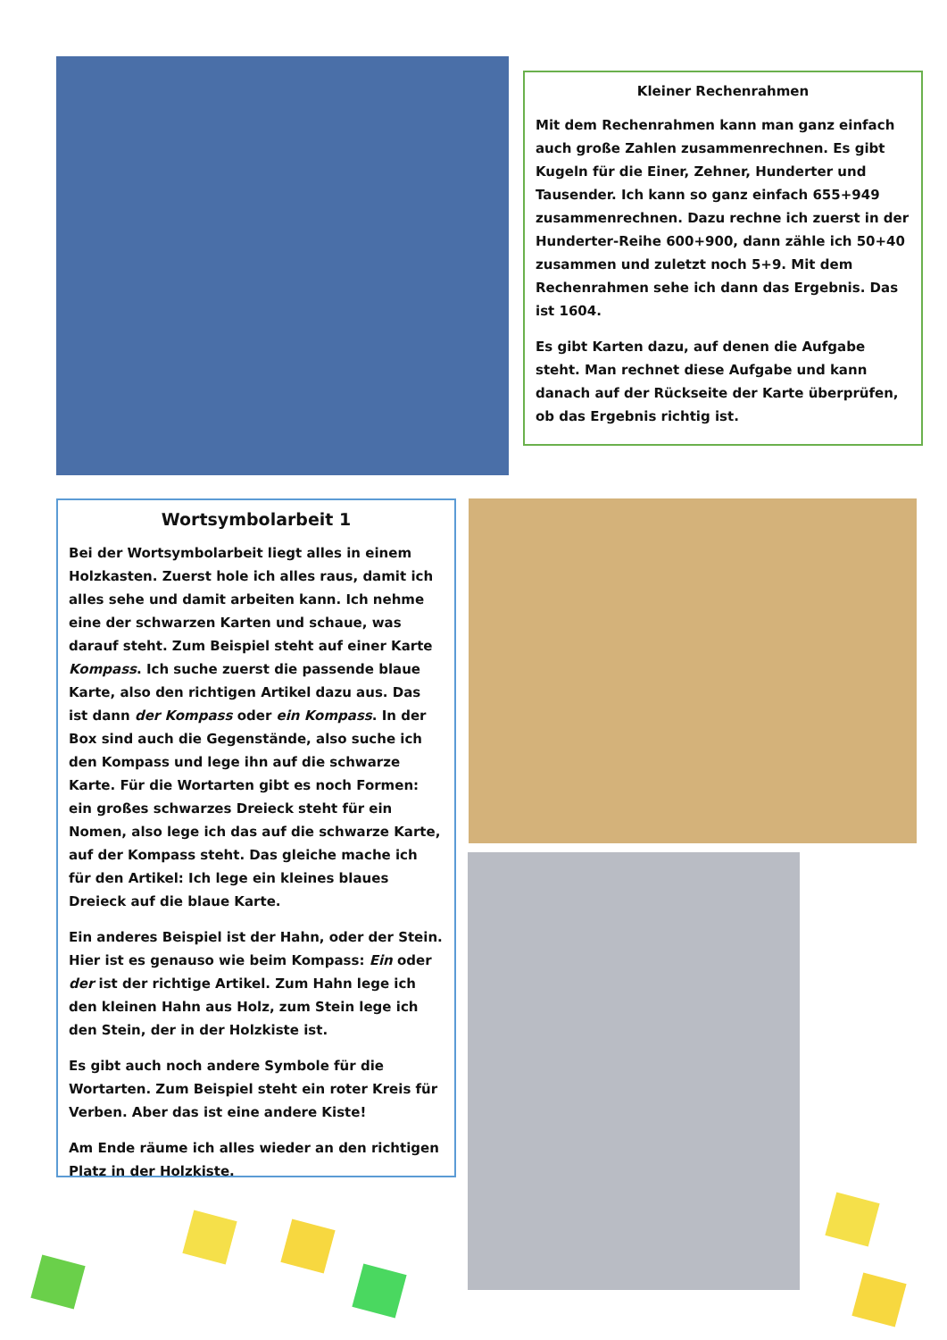Kleiner Rechenrahmen
Mit dem Rechenrahmen kann man ganz einfach auch große Zahlen zusammenrechnen. Es gibt Kugeln für die Einer, Zehner, Hunderter und Tausender. Ich kann so ganz einfach 655+949 zusammenrechnen. Dazu rechne ich zuerst in der Hunderter-Reihe 600+900, dann zähle ich 50+40 zusammen und zuletzt noch 5+9. Mit dem Rechenrahmen sehe ich dann das Ergebnis. Das ist 1604.
Es gibt Karten dazu, auf denen die Aufgabe steht. Man rechnet diese Aufgabe und kann danach auf der Rückseite der Karte überprüfen, ob das Ergebnis richtig ist.
Wortsymbolarbeit 1
Bei der Wortsymbolarbeit liegt alles in einem Holzkasten. Zuerst hole ich alles raus, damit ich alles sehe und damit arbeiten kann. Ich nehme eine der schwarzen Karten und schaue, was darauf steht. Zum Beispiel steht auf einer Karte Kompass. Ich suche zuerst die passende blaue Karte, also den richtigen Artikel dazu aus. Das ist dann der Kompass oder ein Kompass. In der Box sind auch die Gegenstände, also suche ich den Kompass und lege ihn auf die schwarze Karte. Für die Wortarten gibt es noch Formen: ein großes schwarzes Dreieck steht für ein Nomen, also lege ich das auf die schwarze Karte, auf der Kompass steht. Das gleiche mache ich für den Artikel: Ich lege ein kleines blaues Dreieck auf die blaue Karte.
Ein anderes Beispiel ist der Hahn, oder der Stein. Hier ist es genauso wie beim Kompass: Ein oder der ist der richtige Artikel. Zum Hahn lege ich den kleinen Hahn aus Holz, zum Stein lege ich den Stein, der in der Holzkiste ist.
Es gibt auch noch andere Symbole für die Wortarten. Zum Beispiel steht ein roter Kreis für Verben. Aber das ist eine andere Kiste!
Am Ende räume ich alles wieder an den richtigen Platz in der Holzkiste.